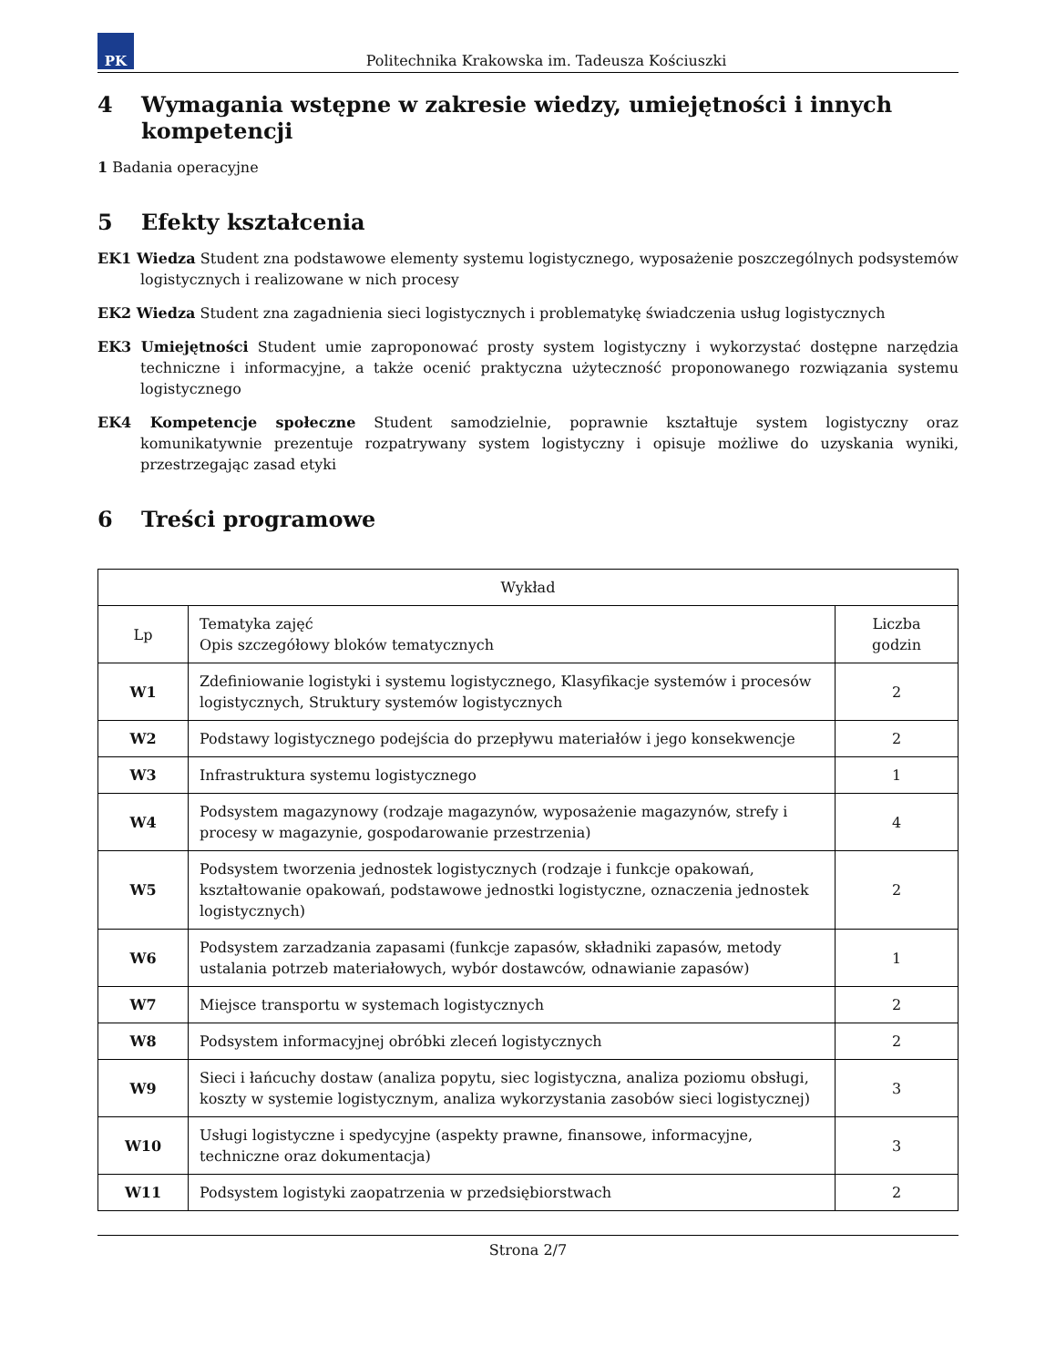PK
Politechnika Krakowska im. Tadeusza Kościuszki
4 Wymagania wstępne w zakresie wiedzy, umiejętności i innych kompetencji
1 Badania operacyjne
5 Efekty kształcenia
EK1 Wiedza Student zna podstawowe elementy systemu logistycznego, wyposażenie poszczególnych podsystemów logistycznych i realizowane w nich procesy
EK2 Wiedza Student zna zagadnienia sieci logistycznych i problematykę świadczenia usług logistycznych
EK3 Umiejętności Student umie zaproponować prosty system logistyczny i wykorzystać dostępne narzędzia techniczne i informacyjne, a także ocenić praktyczna użyteczność proponowanego rozwiązania systemu logistycznego
EK4 Kompetencje społeczne Student samodzielnie, poprawnie kształtuje system logistyczny oraz komunikatywnie prezentuje rozpatrywany system logistyczny i opisuje możliwe do uzyskania wyniki, przestrzegając zasad etyki
6 Treści programowe
| Wykład | | |
| --- | --- | --- |
| Lp | Tematyka zajęć Opis szczegółowy bloków tematycznych | Liczba godzin |
| W1 | Zdefiniowanie logistyki i systemu logistycznego, Klasyfikacje systemów i procesów logistycznych, Struktury systemów logistycznych | 2 |
| W2 | Podstawy logistycznego podejścia do przepływu materiałów i jego konsekwencje | 2 |
| W3 | Infrastruktura systemu logistycznego | 1 |
| W4 | Podsystem magazynowy (rodzaje magazynów, wyposażenie magazynów, strefy i procesy w magazynie, gospodarowanie przestrzenia) | 4 |
| W5 | Podsystem tworzenia jednostek logistycznych (rodzaje i funkcje opakowań, kształtowanie opakowań, podstawowe jednostki logistyczne, oznaczenia jednostek logistycznych) | 2 |
| W6 | Podsystem zarzadzania zapasami (funkcje zapasów, składniki zapasów, metody ustalania potrzeb materiałowych, wybór dostawców, odnawianie zapasów) | 1 |
| W7 | Miejsce transportu w systemach logistycznych | 2 |
| W8 | Podsystem informacyjnej obróbki zleceń logistycznych | 2 |
| W9 | Sieci i łańcuchy dostaw (analiza popytu, siec logistyczna, analiza poziomu obsługi, koszty w systemie logistycznym, analiza wykorzystania zasobów sieci logistycznej) | 3 |
| W10 | Usługi logistyczne i spedycyjne (aspekty prawne, finansowe, informacyjne, techniczne oraz dokumentacja) | 3 |
| W11 | Podsystem logistyki zaopatrzenia w przedsiębiorstwach | 2 |
Strona 2/7